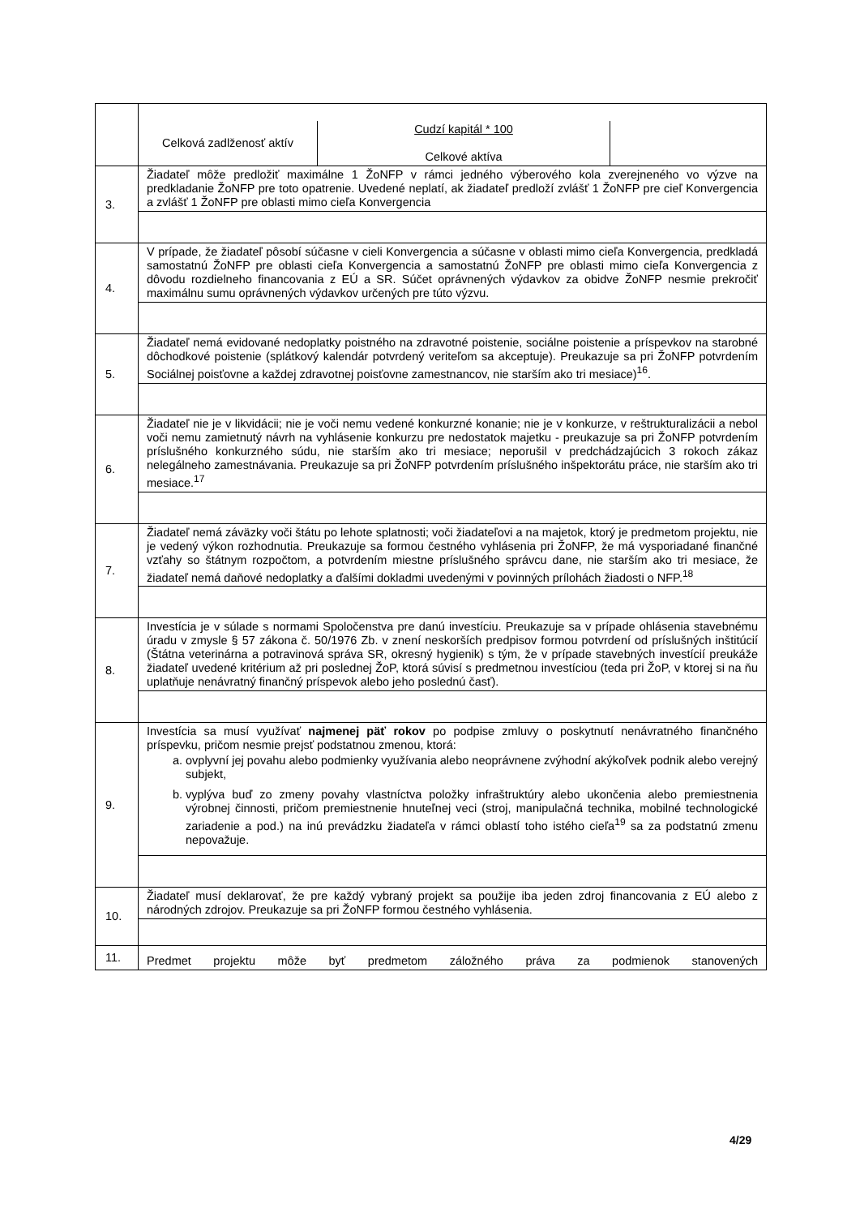| | / Celková zadlženosť aktív / Cudzí kapitál * 100 Celkové aktíva / / |
| 3. | Žiadateľ môže predložiť maximálne 1 ŽoNFP v rámci jedného výberového kola zverejneného vo výzve na predkladanie ŽoNFP pre toto opatrenie. Uvedené neplatí, ak žiadateľ predloží zvlášť 1 ŽoNFP pre cieľ Konvergencia a zvlášť 1 ŽoNFP pre oblasti mimo cieľa Konvergencia |
| 4. | V prípade, že žiadateľ pôsobí súčasne v cieli Konvergencia a súčasne v oblasti mimo cieľa Konvergencia, predkladá samostatnú ŽoNFP pre oblasti cieľa Konvergencia a samostatnú ŽoNFP pre oblasti mimo cieľa Konvergencia z dôvodu rozdielneho financovania z EÚ a SR. Súčet oprávnených výdavkov za obidve ŽoNFP nesmie prekročiť maximálnu sumu oprávnených výdavkov určených pre túto výzvu. |
| 5. | Žiadateľ nemá evidované nedoplatky poistného na zdravotné poistenie, sociálne poistenie a príspevkov na starobné dôchodkové poistenie (splátkový kalendár potvrdený veriteľom sa akceptuje). Preukazuje sa pri ŽoNFP potvrdením Sociálnej poisťovne a každej zdravotnej poisťovne zamestnancov, nie starším ako tri mesiace)<sup>16</sup>. |
| 6. | Žiadateľ nie je v likvidácii; nie je voči nemu vedené konkurzné konanie; nie je v konkurze, v reštrukturalizácii a nebol voči nemu zamietnutý návrh na vyhlásenie konkurzu pre nedostatok majetku - preukazuje sa pri ŽoNFP potvrdením príslušného konkurzného súdu, nie starším ako tri mesiace; neporušil v predchádzajúcich 3 rokoch zákaz nelegálneho zamestnávania. Preukazuje sa pri ŽoNFP potvrdením príslušného inšpektorátu práce, nie starším ako tri mesiace.<sup>17</sup> |
| 7. | Žiadateľ nemá záväzky voči štátu po lehote splatnosti; voči žiadateľovi a na majetok, ktorý je predmetom projektu, nie je vedený výkon rozhodnutia. Preukazuje sa formou čestného vyhlásenia pri ŽoNFP, že má vysporiadané finančné vzťahy so štátnym rozpočtom, a potvrdením miestne príslušného správcu dane, nie starším ako tri mesiace, že žiadateľ nemá daňové nedoplatky a ďalšími dokladmi uvedenými v povinných prílohách žiadosti o NFP.<sup>18</sup> |
| 8. | Investícia je v súlade s normami Spoločenstva pre danú investíciu. Preukazuje sa v prípade ohlásenia stavebnému úradu v zmysle § 57 zákona č. 50/1976 Zb. v znení neskorších predpisov formou potvrdení od príslušných inštitúcií (Štátna veterinárna a potravinová správa SR, okresný hygienik) s tým, že v prípade stavebných investícií preukáže žiadateľ uvedené kritérium až pri poslednej ŽoP, ktorá súvisí s predmetnou investíciou (teda pri ŽoP, v ktorej si na ňu uplatňuje nenávratný finančný príspevok alebo jeho poslednú časť). |
| 9. | Investícia sa musí využívať najmenej päť rokov po podpise zmluvy o poskytnutí nenávratného finančného príspevku, pričom nesmie prejsť podstatnou zmenou, ktorá: a. ovplyvní jej povahu alebo podmienky využívania alebo neoprávnene zvýhodní akýkoľvek podnik alebo verejný subjekt, b. vyplýva buď zo zmeny povahy vlastníctva položky infraštruktúry alebo ukončenia alebo premiestnenia výrobnej činnosti, pričom premiestnenie hnuteľnej veci (stroj, manipulačná technika, mobilné technologické zariadenie a pod.) na inú prevádzku žiadateľa v rámci oblastí toho istého cieľa<sup>19</sup> sa za podstatnú zmenu nepovažuje. |
| 10. | Žiadateľ musí deklarovať, že pre každý vybraný projekt sa použije iba jeden zdroj financovania z EÚ alebo z národných zdrojov. Preukazuje sa pri ŽoNFP formou čestného vyhlásenia. |
| 11. | Predmet projektu môže byť predmetom záložného práva za podmienok stanovených |
4/29